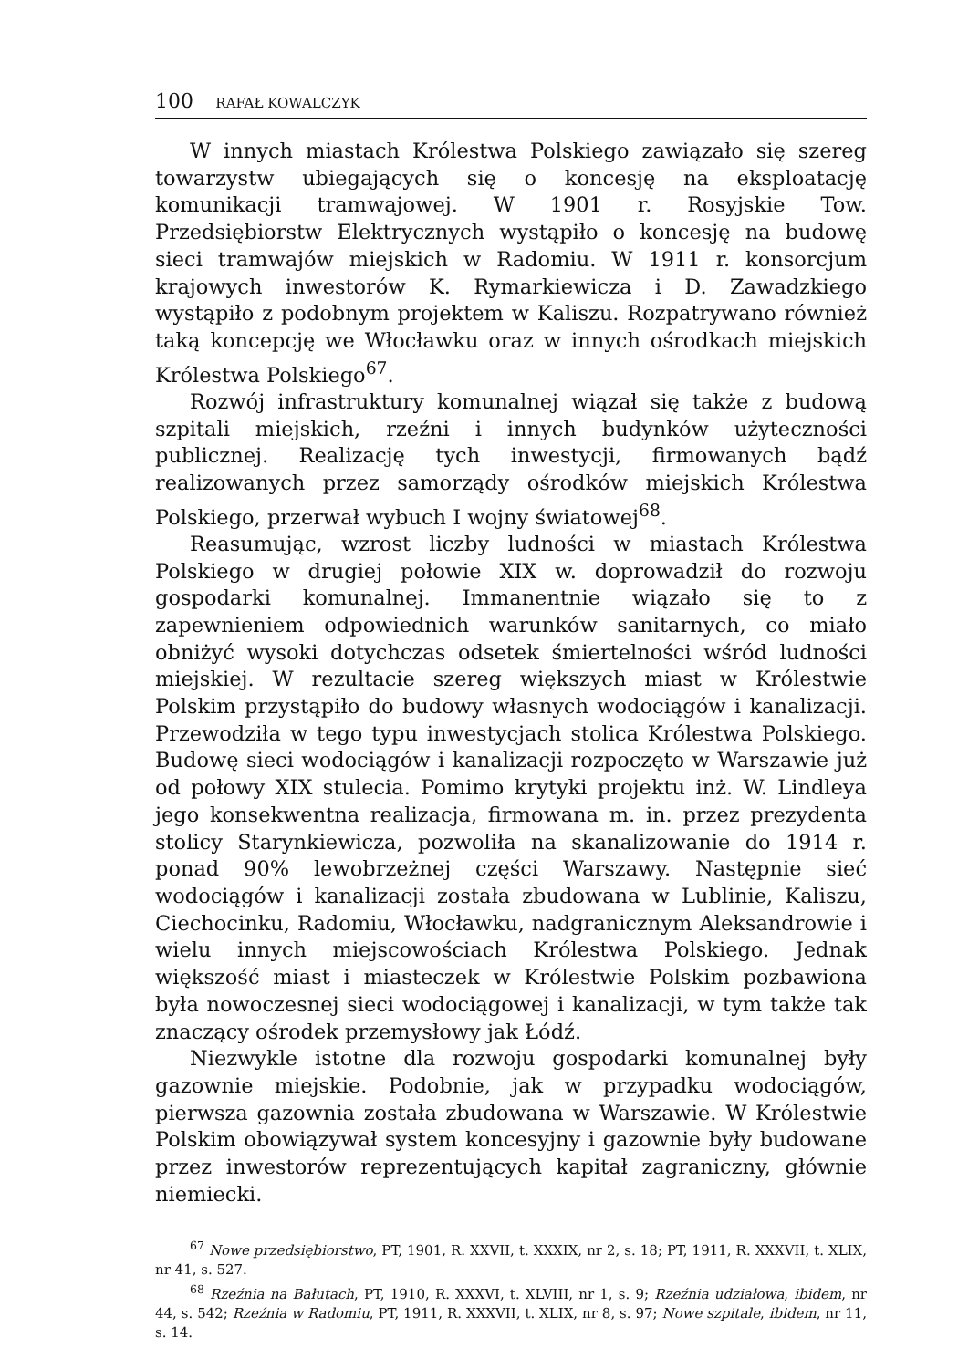100 RAFAŁ KOWALCZYK
W innych miastach Królestwa Polskiego zawiązało się szereg towarzystw ubiegających się o koncesję na eksploatację komunikacji tramwajowej. W 1901 r. Rosyjskie Tow. Przedsiębiorstw Elektrycznych wystąpiło o koncesję na budowę sieci tramwajów miejskich w Radomiu. W 1911 r. konsorcjum krajowych inwestorów K. Rymarkiewicza i D. Zawadzkiego wystąpiło z podobnym projektem w Kaliszu. Rozpatrywano również taką koncepcję we Włocławku oraz w innych ośrodkach miejskich Królestwa Polskiego<sup>67</sup>.
Rozwój infrastruktury komunalnej wiązał się także z budową szpitali miejskich, rzeźni i innych budynków użyteczności publicznej. Realizację tych inwestycji, firmowanych bądź realizowanych przez samorządy ośrodków miejskich Królestwa Polskiego, przerwał wybuch I wojny światowej<sup>68</sup>.
Reasumując, wzrost liczby ludności w miastach Królestwa Polskiego w drugiej połowie XIX w. doprowadził do rozwoju gospodarki komunalnej. Immanentnie wiązało się to z zapewnieniem odpowiednich warunków sanitarnych, co miało obniżyć wysoki dotychczas odsetek śmiertelności wśród ludności miejskiej. W rezultacie szereg większych miast w Królestwie Polskim przystąpiło do budowy własnych wodociągów i kanalizacji. Przewodziła w tego typu inwestycjach stolica Królestwa Polskiego. Budowę sieci wodociągów i kanalizacji rozpoczęto w Warszawie już od połowy XIX stulecia. Pomimo krytyki projektu inż. W. Lindleya jego konsekwentna realizacja, firmowana m. in. przez prezydenta stolicy Starynkiewicza, pozwoliła na skanalizowanie do 1914 r. ponad 90% lewobrzeżnej części Warszawy. Następnie sieć wodociągów i kanalizacji została zbudowana w Lublinie, Kaliszu, Ciechocinku, Radomiu, Włocławku, nadgranicznym Aleksandrowie i wielu innych miejscowościach Królestwa Polskiego. Jednak większość miast i miasteczek w Królestwie Polskim pozbawiona była nowoczesnej sieci wodociągowej i kanalizacji, w tym także tak znaczący ośrodek przemysłowy jak Łódź.
Niezwykle istotne dla rozwoju gospodarki komunalnej były gazownie miejskie. Podobnie, jak w przypadku wodociągów, pierwsza gazownia została zbudowana w Warszawie. W Królestwie Polskim obowiązywał system koncesyjny i gazownie były budowane przez inwestorów reprezentujących kapitał zagraniczny, głównie niemiecki.
<sup>67</sup> Nowe przedsiębiorstwo, PT, 1901, R. XXVII, t. XXXIX, nr 2, s. 18; PT, 1911, R. XXXVII, t. XLIX, nr 41, s. 527.
<sup>68</sup> Rzeźnia na Bałutach, PT, 1910, R. XXXVI, t. XLVIII, nr 1, s. 9; Rzeźnia udziałowa, ibidem, nr 44, s. 542; Rzeźnia w Radomiu, PT, 1911, R. XXXVII, t. XLIX, nr 8, s. 97; Nowe szpitale, ibidem, nr 11, s. 14.